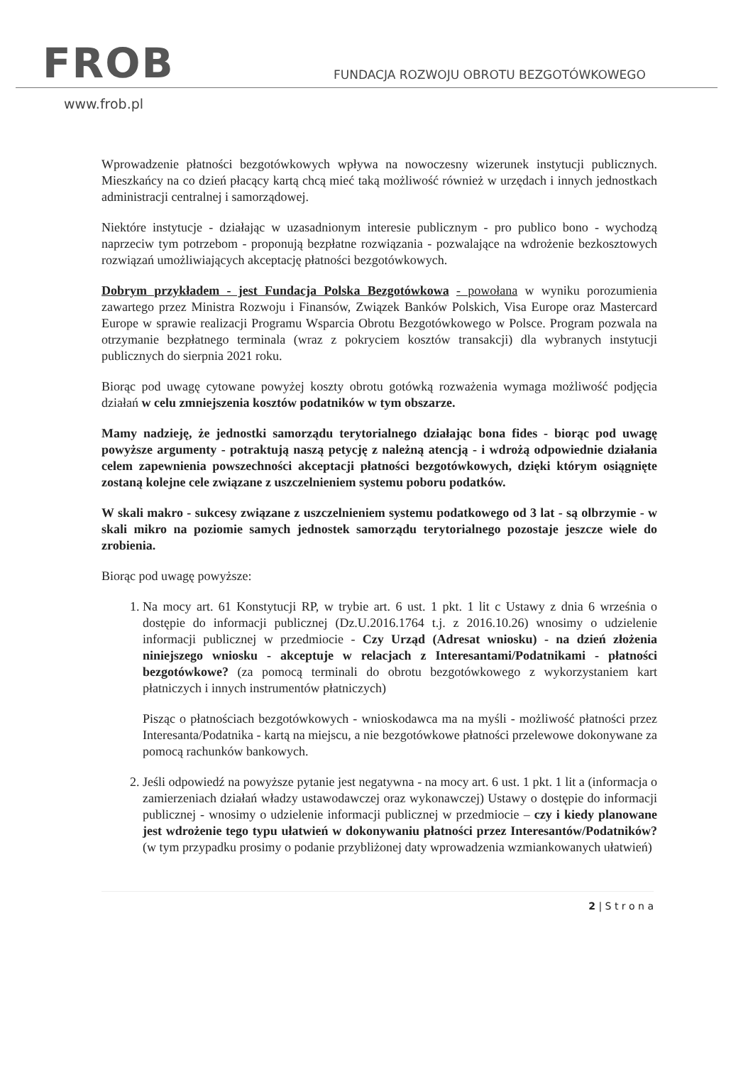FROB
FUNDACJA ROZWOJU OBROTU BEZGOTÓWKOWEGO
www.frob.pl
Wprowadzenie płatności bezgotówkowych wpływa na nowoczesny wizerunek instytucji publicznych. Mieszkańcy na co dzień płacący kartą chcą mieć taką możliwość również w urzędach i innych jednostkach administracji centralnej i samorządowej.
Niektóre instytucje - działając w uzasadnionym interesie publicznym - pro publico bono - wychodzą naprzeciw tym potrzebom - proponują bezpłatne rozwiązania - pozwalające na wdrożenie bezkosztowych rozwiązań umożliwiających akceptację płatności bezgotówkowych.
Dobrym przykładem - jest Fundacja Polska Bezgotówkowa - powołana w wyniku porozumienia zawartego przez Ministra Rozwoju i Finansów, Związek Banków Polskich, Visa Europe oraz Mastercard Europe w sprawie realizacji Programu Wsparcia Obrotu Bezgotówkowego w Polsce. Program pozwala na otrzymanie bezpłatnego terminala (wraz z pokryciem kosztów transakcji) dla wybranych instytucji publicznych do sierpnia 2021 roku.
Biorąc pod uwagę cytowane powyżej koszty obrotu gotówką rozważenia wymaga możliwość podjęcia działań w celu zmniejszenia kosztów podatników w tym obszarze.
Mamy nadzieję, że jednostki samorządu terytorialnego działając bona fides - biorąc pod uwagę powyższe argumenty - potraktują naszą petycję z należną atencją - i wdrożą odpowiednie działania celem zapewnienia powszechności akceptacji płatności bezgotówkowych, dzięki którym osiągnięte zostaną kolejne cele związane z uszczelnieniem systemu poboru podatków.
W skali makro - sukcesy związane z uszczelnieniem systemu podatkowego od 3 lat - są olbrzymie - w skali mikro na poziomie samych jednostek samorządu terytorialnego pozostaje jeszcze wiele do zrobienia.
Biorąc pod uwagę powyższe:
1. Na mocy art. 61 Konstytucji RP, w trybie art. 6 ust. 1 pkt. 1 lit c Ustawy z dnia 6 września o dostępie do informacji publicznej (Dz.U.2016.1764 t.j. z 2016.10.26) wnosimy o udzielenie informacji publicznej w przedmiocie - Czy Urząd (Adresat wniosku) - na dzień złożenia niniejszego wniosku - akceptuje w relacjach z Interesantami/Podatnikami - płatności bezgotówkowe? (za pomocą terminali do obrotu bezgotówkowego z wykorzystaniem kart płatniczych i innych instrumentów płatniczych)
Pisząc o płatnościach bezgotówkowych - wnioskodawca ma na myśli - możliwość płatności przez Interesanta/Podatnika - kartą na miejscu, a nie bezgotówkowe płatności przelewowe dokonywane za pomocą rachunków bankowych.
2. Jeśli odpowiedź na powyższe pytanie jest negatywna - na mocy art. 6 ust. 1 pkt. 1 lit a (informacja o zamierzeniach działań władzy ustawodawczej oraz wykonawczej) Ustawy o dostępie do informacji publicznej - wnosimy o udzielenie informacji publicznej w przedmiocie – czy i kiedy planowane jest wdrożenie tego typu ułatwień w dokonywaniu płatności przez Interesantów/Podatników? (w tym przypadku prosimy o podanie przybliżonej daty wprowadzenia wzmiankowanych ułatwień)
2 | S t r o n a